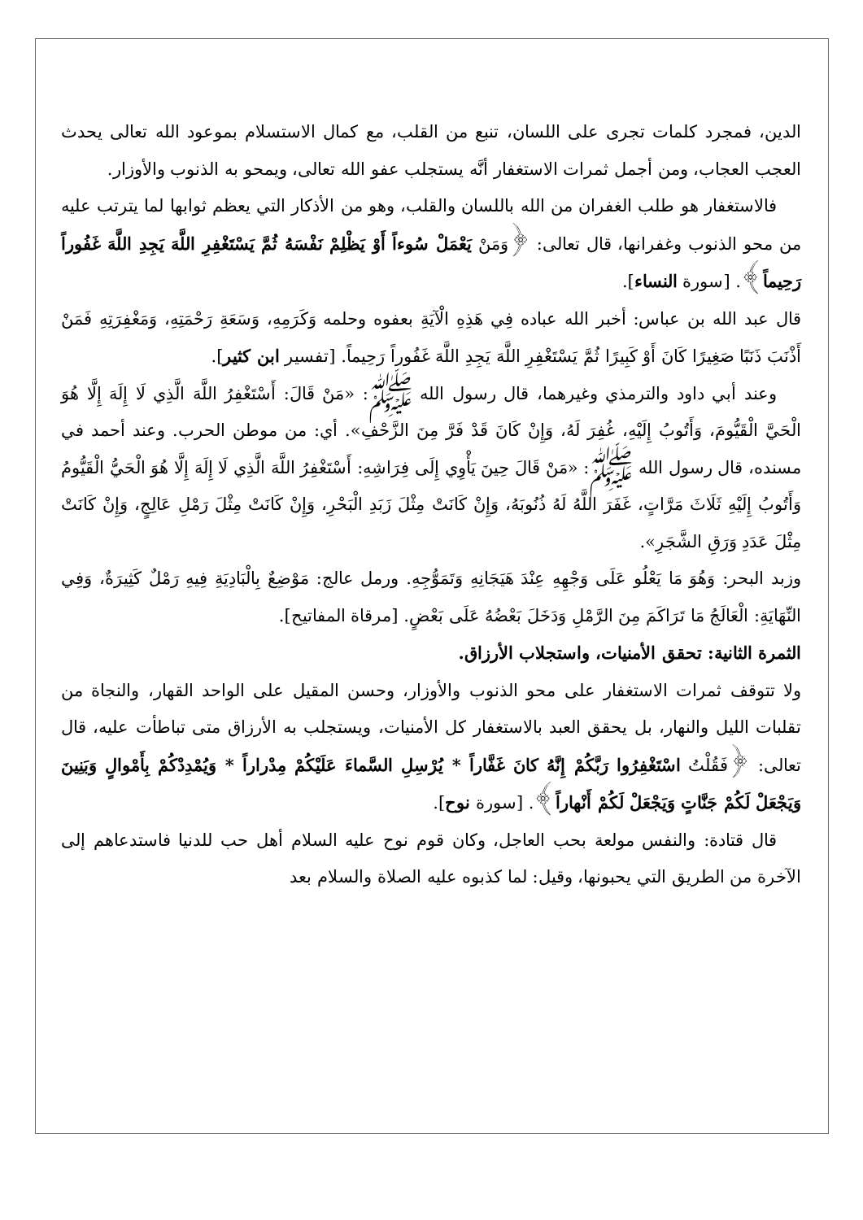الدين، فمجرد كلمات تجرى على اللسان، تنبع من القلب، مع كمال الاستسلام بموعود الله تعالى يحدث العجب العجاب، ومن أجمل ثمرات الاستغفار أنَّه يستجلب عفو الله تعالى، ويمحو به الذنوب والأوزار.
فالاستغفار هو طلب الغفران من الله باللسان والقلب، وهو من الأذكار التي يعظم ثوابها لما يترتب عليه من محو الذنوب وغفرانها، قال تعالى: ﴿وَمَنْ يَعْمَلْ سُوءاً أَوْ يَظْلِمْ نَفْسَهُ ثُمَّ يَسْتَغْفِرِ اللَّهَ يَجِدِ اللَّهَ غَفُوراً رَحِيماً﴾. [سورة النساء].
قال عبد الله بن عباس: أخبر الله عباده فِي هَذِهِ الْآيَةِ بعفوه وحلمه وَكَرَمِهِ، وَسَعَةِ رَحْمَتِهِ، وَمَغْفِرَتِهِ فَمَنْ أَذْنَبَ ذَنَبًا صَغِيرًا كَانَ أَوْ كَبِيرًا ثُمَّ يَسْتَغْفِرِ اللَّهَ يَجِدِ اللَّهَ غَفُوراً رَحِيماً. [تفسير ابن كثير].
وعند أبي داود والترمذي وغيرهما، قال رسول الله ﷺ: «مَنْ قَالَ: أَسْتَغْفِرُ اللَّهَ الَّذِي لَا إِلَهَ إِلَّا هُوَ الْحَيَّ الْقَيُّومَ، وَأَتُوبُ إِلَيْهِ، غُفِرَ لَهُ، وَإِنْ كَانَ قَدْ فَرَّ مِنَ الزَّحْفِ». أي: من موطن الحرب. وعند أحمد في مسنده، قال رسول الله ﷺ: «مَنْ قَالَ حِينَ يَأْوِي إِلَى فِرَاشِهِ: أَسْتَغْفِرُ اللَّهَ الَّذِي لَا إِلَهَ إِلَّا هُوَ الْحَيُّ الْقَيُّومُ وَأَتُوبُ إِلَيْهِ ثَلَاثَ مَرَّاتٍ، غَفَرَ اللَّهُ لَهُ ذُنُوبَهُ، وَإِنْ كَانَتْ مِثْلَ زَبَدِ الْبَحْرِ، وَإِنْ كَانَتْ مِثْلَ رَمْلِ عَالِجٍ، وَإِنْ كَانَتْ مِثْلَ عَدَدِ وَرَقِ الشَّجَرِ».
وزبد البحر: وَهُوَ مَا يَعْلُو عَلَى وَجْهِهِ عِنْدَ هَيَجَانِهِ وَتَمَوُّجِهِ. ورمل عالج: مَوْضِعٌ بِالْبَادِيَةِ فِيهِ رَمْلٌ كَثِيرَةٌ، وَفِي النِّهَايَةِ: الْعَالَجُ مَا تَرَاكَمَ مِنَ الرَّمْلِ وَدَخَلَ بَعْضُهُ عَلَى بَعْضٍ. [مرقاة المفاتيح].
الثمرة الثانية: تحقق الأمنيات، واستجلاب الأرزاق.
ولا تتوقف ثمرات الاستغفار على محو الذنوب والأوزار، وحسن المقيل على الواحد القهار، والنجاة من تقلبات الليل والنهار، بل يحقق العبد بالاستغفار كل الأمنيات، ويستجلب به الأرزاق متى تباطأت عليه، قال تعالى: ﴿فَقُلْتُ اسْتَغْفِرُوا رَبَّكُمْ إِنَّهُ كانَ غَفَّاراً * يُرْسِلِ السَّماءَ عَلَيْكُمْ مِدْراراً * وَيُمْدِدْكُمْ بِأَمْوالٍ وَبَنِينَ وَيَجْعَلْ لَكُمْ جَنَّاتٍ وَيَجْعَلْ لَكُمْ أَنْهاراً﴾. [سورة نوح].
قال قتادة: والنفس مولعة بحب العاجل، وكان قوم نوح عليه السلام أهل حب للدنيا فاستدعاهم إلى الآخرة من الطريق التي يحبونها، وقيل: لما كذبوه عليه الصلاة والسلام بعد